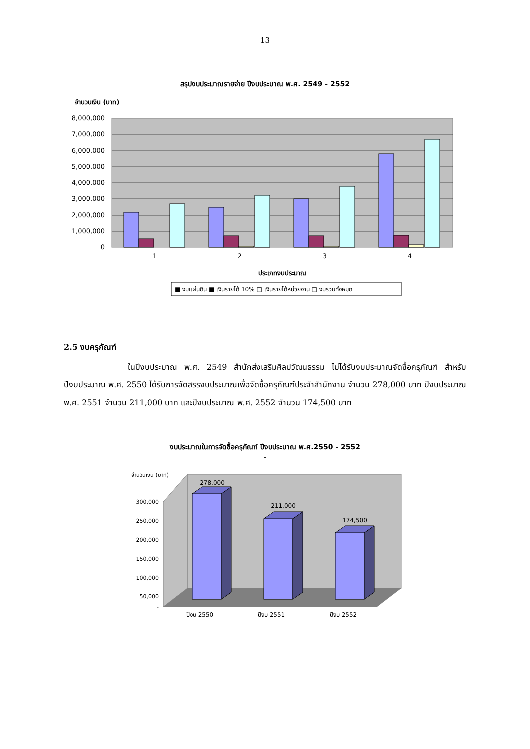13
สรุปงบประมาณรายจ่าย ปีงบประมาณ พ.ศ. 2549 - 2552
จำนวนเงิน (บาท)
8,000,000
7,000,000
6,000,000
5,000,000
4,000,000
3,000,000
2,000,000
1,000,000
0
1
2
3
4
ประเภทงบประมาณ
■ งบแผ่นดิน ■ เงินรายได้ 10% □ เงินรายได้หน่วยงาน □ งบรวมทั้งหมด
2,157,139 516,700 10,000 2,683,839 2,469,825 705,000 46,800 3,221,625 3,011,300 705,000 55,000 3,771,300 5,799,200 745,000 153,300 6,697,500
2.5 งบครุภัณฑ์
ในปีงบประมาณ พ.ศ. 2549 สำนักส่งเสริมศิลปวัฒนธรรม ไม่ได้รับงบประมาณจัดซื้อครุภัณฑ์ สำหรับปีงบประมาณ พ.ศ. 2550 ได้รับการจัดสรรงบประมาณเพื่อจัดซื้อครุภัณฑ์ประจำสำนักงาน จำนวน 278,000 บาท ปีงบประมาณ พ.ศ. 2551 จำนวน 211,000 บาท และปีงบประมาณ พ.ศ. 2552 จำนวน 174,500 บาท
งบประมาณในการจัดซื้อครุภัณฑ์ ปีงบประมาณ พ.ศ.2550 - 2552
-
จำนวนเงิน (บาท)
300,000
250,000
200,000
150,000
100,000
50,000
-
278,000
211,000
174,500
ปีงบ 2550
ปีงบ 2551
ปีงบ 2552